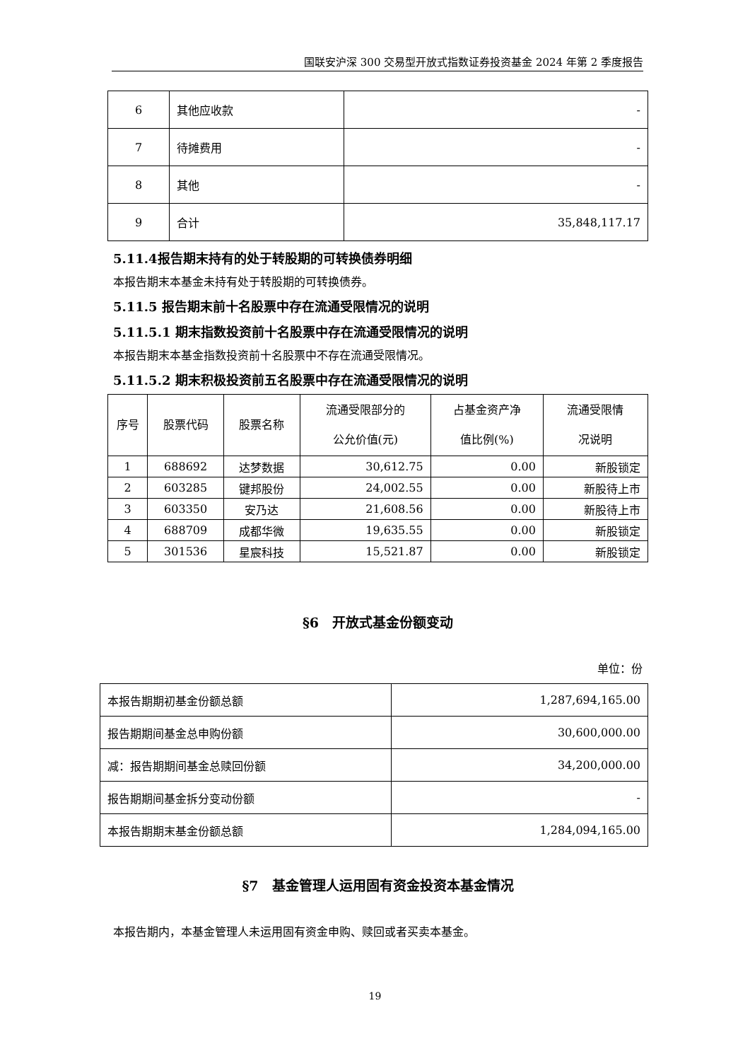国联安沪深 300 交易型开放式指数证券投资基金 2024 年第 2 季度报告
| 6 | 其他应收款 | - |
| 7 | 待摊费用 | - |
| 8 | 其他 | - |
| 9 | 合计 | 35,848,117.17 |
5.11.4报告期末持有的处于转股期的可转换债券明细
本报告期末本基金未持有处于转股期的可转换债券。
5.11.5 报告期末前十名股票中存在流通受限情况的说明
5.11.5.1 期末指数投资前十名股票中存在流通受限情况的说明
本报告期末本基金指数投资前十名股票中不存在流通受限情况。
5.11.5.2 期末积极投资前五名股票中存在流通受限情况的说明
| 序号 | 股票代码 | 股票名称 | 流通受限部分的 公允价值(元) | 占基金资产净 值比例(%) | 流通受限情 况说明 |
| --- | --- | --- | --- | --- | --- |
| 1 | 688692 | 达梦数据 | 30,612.75 | 0.00 | 新股锁定 |
| 2 | 603285 | 键邦股份 | 24,002.55 | 0.00 | 新股待上市 |
| 3 | 603350 | 安乃达 | 21,608.56 | 0.00 | 新股待上市 |
| 4 | 688709 | 成都华微 | 19,635.55 | 0.00 | 新股锁定 |
| 5 | 301536 | 星宸科技 | 15,521.87 | 0.00 | 新股锁定 |
§6　开放式基金份额变动
单位：份
| 本报告期期初基金份额总额 | 1,287,694,165.00 |
| 报告期期间基金总申购份额 | 30,600,000.00 |
| 减：报告期期间基金总赎回份额 | 34,200,000.00 |
| 报告期期间基金拆分变动份额 | - |
| 本报告期期末基金份额总额 | 1,284,094,165.00 |
§7　基金管理人运用固有资金投资本基金情况
本报告期内，本基金管理人未运用固有资金申购、赎回或者买卖本基金。
19